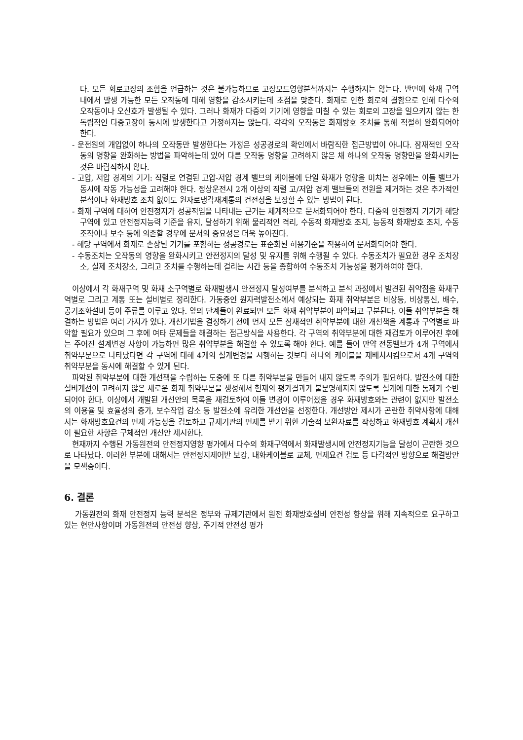다. 모든 회로고장의 조합을 언급하는 것은 불가능하므로 고장모드영향분석까지는 수행하지는 않는다. 반면에 화재 구역내에서 발생 가능한 모든 오작동에 대해 영향을 감소시키는데 초점을 맞춘다. 화재로 인한 회로의 결함으로 인해 다수의 오작동이나 오신호가 발생될 수 있다. 그러나 화재가 다중의 기기에 영향을 미칠 수 있는 회로의 고장을 일으키지 않는 한 독립적인 다중고장이 동시에 발생한다고 가정하지는 않는다. 각각의 오작동은 화재방호 조치를 통해 적절히 완화되어야 한다.
- 운전원의 개입없이 하나의 오작동만 발생한다는 가정은 성공경로의 확인에서 바람직한 접근방법이 아니다. 잠재적인 오작동의 영향을 완화하는 방법을 파악하는데 있어 다른 오작동 영향을 고려하지 않은 채 하나의 오작동 영향만을 완화시키는 것은 바람직하지 않다.
- 고압, 저압 경계의 기기: 직렬로 연결된 고압-저압 경계 밸브의 케이블에 단일 화재가 영향을 미치는 경우에는 이들 밸브가 동시에 작동 가능성을 고려해야 한다. 정상운전시 2개 이상의 직렬 고/저압 경계 밸브들의 전원을 제거하는 것은 추가적인 분석이나 화재방호 조치 없이도 원자로냉각재계통의 건전성을 보장할 수 있는 방법이 된다.
- 화재 구역에 대하여 안전정지가 성공적임을 나타내는 근거는 체계적으로 문서화되어야 한다. 다중의 안전정지 기기가 해당 구역에 있고 안전정지능력 기준을 유지, 달성하기 위해 물리적인 격리, 수동적 화재방호 조치, 능동적 화재방호 조치, 수동조작이나 보수 등에 의존할 경우에 문서의 중요성은 더욱 높아진다.
- 해당 구역에서 화재로 손상된 기기를 포함하는 성공경로는 표준화된 허용기준을 적용하여 문서화되어야 한다.
- 수동조치는 오작동의 영향을 완화시키고 안전정지의 달성 및 유지를 위해 수행될 수 있다. 수동조치가 필요한 경우 조치장소, 실제 조치장소, 그리고 조치를 수행하는데 걸리는 시간 등을 종합하여 수동조치 가능성을 평가하여야 한다.
이상에서 각 화재구역 및 화재 소구역별로 화재발생시 안전정지 달성여부를 분석하고 분석 과정에서 발견된 취약점을 화재구역별로 그리고 계통 또는 설비별로 정리한다. 가동중인 원자력발전소에서 예상되는 화재 취약부분은 비상등, 비상통신, 배수, 공기조화설비 등이 주류를 이루고 있다. 앞의 단계들이 완료되면 모든 화재 취약부분이 파악되고 구분된다. 이들 취약부분을 해결하는 방법은 여러 가지가 있다. 개선기법을 결정하기 전에 먼저 모든 잠재적인 취약부분에 대한 개선책을 계통과 구역별로 파악할 필요가 있으며 그 후에 여타 문제들을 해결하는 접근방식을 사용한다. 각 구역의 취약부분에 대한 재검토가 이루어진 후에는 주어진 설계변경 사항이 가능하면 많은 취약부분을 해결할 수 있도록 해야 한다. 예를 들어 만약 전동밸브가 4개 구역에서 취약부분으로 나타났다면 각 구역에 대해 4개의 설계변경을 시행하는 것보다 하나의 케이블을 재배치시킴으로서 4개 구역의 취약부분을 동시에 해결할 수 있게 된다.
파악된 취약부분에 대한 개선책을 수립하는 도중에 또 다른 취약부분을 만들어 내지 않도록 주의가 필요하다. 발전소에 대한 설비개선이 고려하지 않은 새로운 화재 취약부분을 생성해서 현재의 평가결과가 불분명해지지 않도록 설계에 대한 통제가 수반되어야 한다. 이상에서 개발된 개선안의 목록을 재검토하여 이들 변경이 이루어졌을 경우 화재방호와는 관련이 없지만 발전소의 이용율 및 효율성의 증가, 보수작업 감소 등 발전소에 유리한 개선안을 선정한다. 개선방안 제시가 곤란한 취약사항에 대해서는 화재방호요건의 면제 가능성을 검토하고 규제기관의 면제를 받기 위한 기술적 보완자료를 작성하고 화재방호 계획서 개선이 필요한 사항은 구체적인 개선안 제시한다.
현재까지 수행된 가동원전의 안전정지영향 평가에서 다수의 화재구역에서 화재발생시에 안전정지기능을 달성이 곤란한 것으로 나타났다. 이러한 부분에 대해서는 안전정지제어반 보강, 내화케이블로 교체, 면제요건 검토 등 다각적인 방향으로 해결방안을 모색중이다.
6. 결론
가동원전의 화재 안전정지 능력 분석은 정부와 규제기관에서 원전 화재방호설비 안전성 향상을 위해 지속적으로 요구하고 있는 현안사항이며 가동원전의 안전성 향상, 주기적 안전성 평가